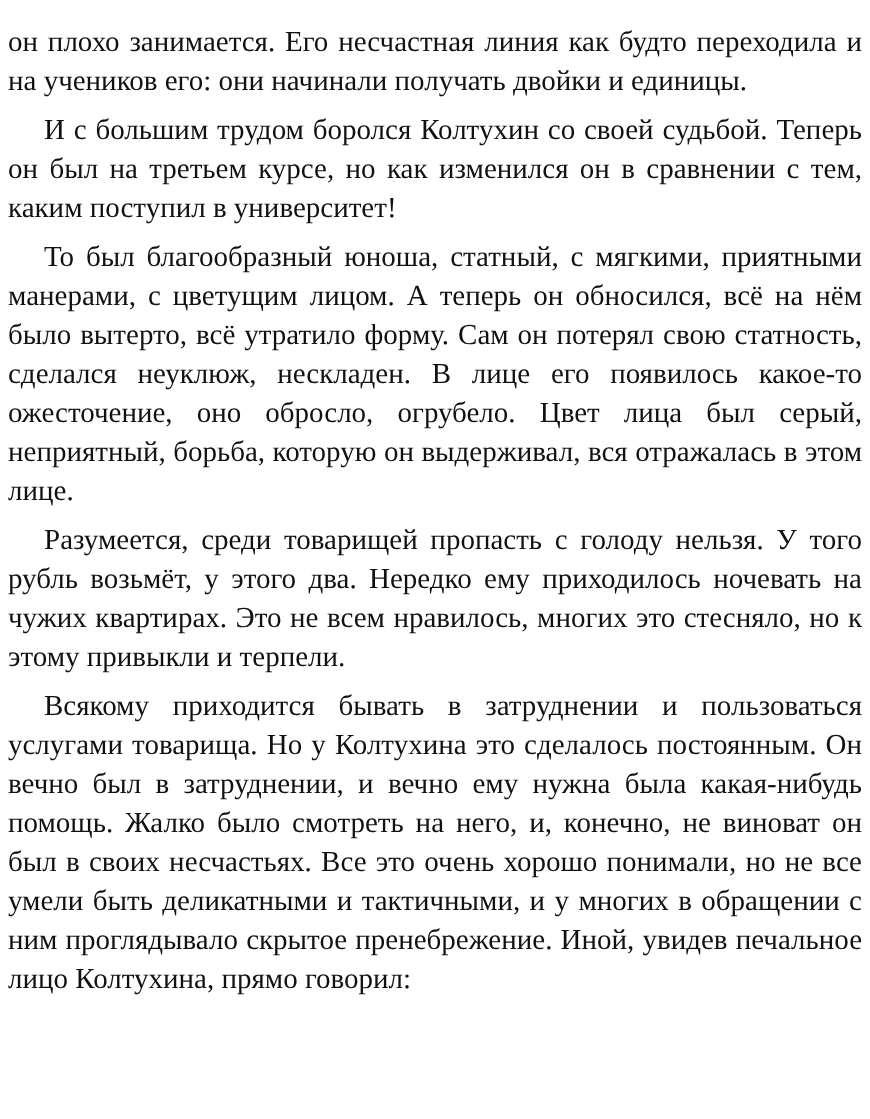он плохо занимается. Его несчастная линия как будто переходила и на учеников его: они начинали получать двойки и единицы.
И с большим трудом боролся Колтухин со своей судьбой. Теперь он был на третьем курсе, но как изменился он в сравнении с тем, каким поступил в университет!
То был благообразный юноша, статный, с мягкими, приятными манерами, с цветущим лицом. А теперь он обносился, всё на нём было вытерто, всё утратило форму. Сам он потерял свою статность, сделался неуклюж, нескладен. В лице его появилось какое-то ожесточение, оно обросло, огрубело. Цвет лица был серый, неприятный, борьба, которую он выдерживал, вся отражалась в этом лице.
Разумеется, среди товарищей пропасть с голоду нельзя. У того рубль возьмёт, у этого два. Нередко ему приходилось ночевать на чужих квартирах. Это не всем нравилось, многих это стесняло, но к этому привыкли и терпели.
Всякому приходится бывать в затруднении и пользоваться услугами товарища. Но у Колтухина это сделалось постоянным. Он вечно был в затруднении, и вечно ему нужна была какая-нибудь помощь. Жалко было смотреть на него, и, конечно, не виноват он был в своих несчастьях. Все это очень хорошо понимали, но не все умели быть деликатными и тактичными, и у многих в обращении с ним проглядывало скрытое пренебрежение. Иной, увидев печальное лицо Колтухина, прямо говорил: